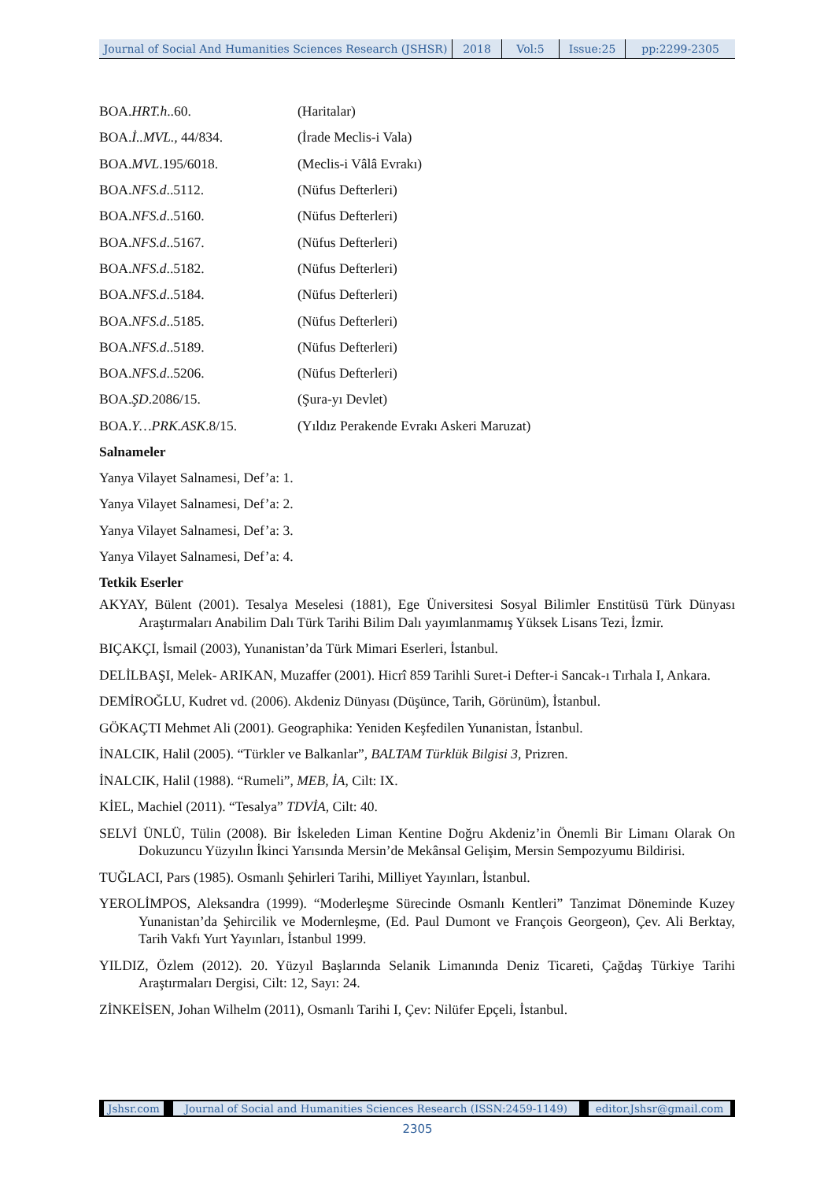Journal of Social And Humanities Sciences Research (JSHSR)
2018 Vol:5 Issue:25 pp:2299-2305
BOA.HRT.h..60. (Haritalar)
BOA.İ..MVL., 44/834. (İrade Meclis-i Vala)
BOA.MVL.195/6018. (Meclis-i Vâlâ Evrakı)
BOA.NFS.d..5112. (Nüfus Defterleri)
BOA.NFS.d..5160. (Nüfus Defterleri)
BOA.NFS.d..5167. (Nüfus Defterleri)
BOA.NFS.d..5182. (Nüfus Defterleri)
BOA.NFS.d..5184. (Nüfus Defterleri)
BOA.NFS.d..5185. (Nüfus Defterleri)
BOA.NFS.d..5189. (Nüfus Defterleri)
BOA.NFS.d..5206. (Nüfus Defterleri)
BOA.ŞD.2086/15. (Şura-yı Devlet)
BOA.Y…PRK.ASK.8/15. (Yıldız Perakende Evrakı Askeri Maruzat)
Salnameler
Yanya Vilayet Salnamesi, Def’a: 1.
Yanya Vilayet Salnamesi, Def’a: 2.
Yanya Vilayet Salnamesi, Def’a: 3.
Yanya Vilayet Salnamesi, Def’a: 4.
Tetkik Eserler
AKYAY, Bülent (2001). Tesalya Meselesi (1881), Ege Üniversitesi Sosyal Bilimler Enstitüsü Türk Dünyası Araştırmaları Anabilim Dalı Türk Tarihi Bilim Dalı yayımlanmamış Yüksek Lisans Tezi, İzmir.
BIÇAKÇI, İsmail (2003), Yunanistan’da Türk Mimari Eserleri, İstanbul.
DELİLBAŞI, Melek- ARIKAN, Muzaffer (2001). Hicrî 859 Tarihli Suret-i Defter-i Sancak-ı Tırhala I, Ankara.
DEMİROĞLU, Kudret vd. (2006). Akdeniz Dünyası (Düşünce, Tarih, Görünüm), İstanbul.
GÖKAÇTI Mehmet Ali (2001). Geographika: Yeniden Keşfedilen Yunanistan, İstanbul.
İNALCIK, Halil (2005). “Türkler ve Balkanlar”, BALTAM Türklük Bilgisi 3, Prizren.
İNALCIK, Halil (1988). “Rumeli”, MEB, İA, Cilt: IX.
KİEL, Machiel (2011). “Tesalya” TDVİA, Cilt: 40.
SELVİ ÜNLÜ, Tülin (2008). Bir İskeleden Liman Kentine Doğru Akdeniz’in Önemli Bir Limanı Olarak On Dokuzuncu Yüzyılın İkinci Yarısında Mersin’de Mekânsal Gelişim, Mersin Sempozyumu Bildirisi.
TUĞLACI, Pars (1985). Osmanlı Şehirleri Tarihi, Milliyet Yayınları, İstanbul.
YEROLİMPOS, Aleksandra (1999). “Moderleşme Sürecinde Osmanlı Kentleri” Tanzimat Döneminde Kuzey Yunanistan’da Şehircilik ve Modernleşme, (Ed. Paul Dumont ve François Georgeon), Çev. Ali Berktay, Tarih Vakfı Yurt Yayınları, İstanbul 1999.
YILDIZ, Özlem (2012). 20. Yüzyıl Başlarında Selanik Limanında Deniz Ticareti, Çağdaş Türkiye Tarihi Araştırmaları Dergisi, Cilt: 12, Sayı: 24.
ZİNKEİSEN, Johan Wilhelm (2011), Osmanlı Tarihi I, Çev: Nilüfer Epçeli, İstanbul.
Jshsr.com Journal of Social and Humanities Sciences Research (ISSN:2459-1149) editor.Jshsr@gmail.com
2305